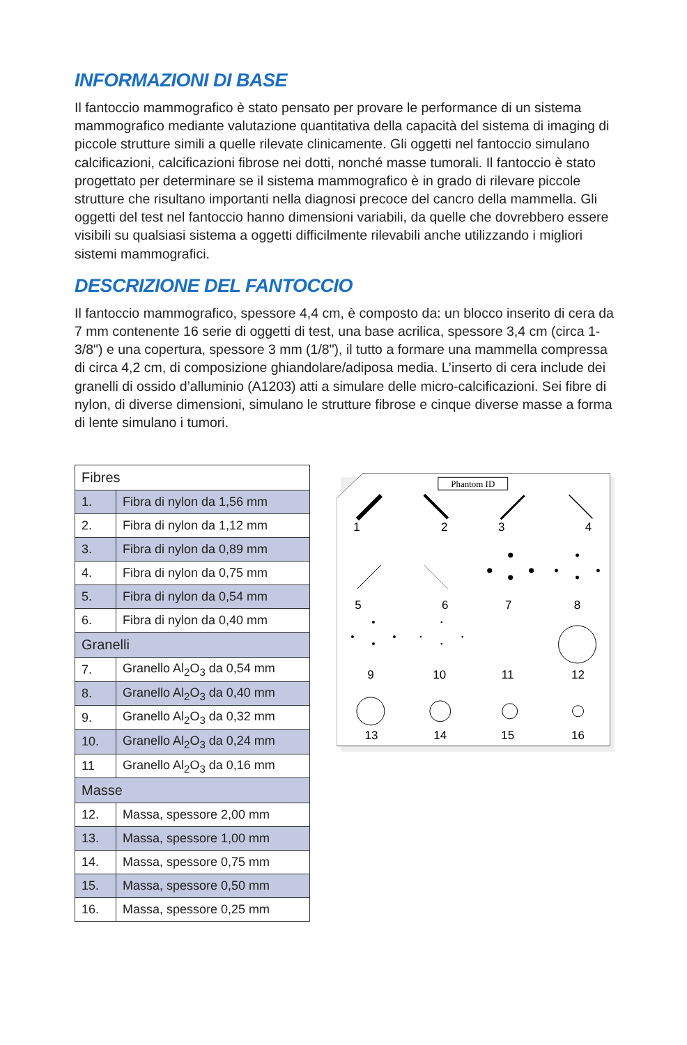INFORMAZIONI DI BASE
Il fantoccio mammografico è stato pensato per provare le performance di un sistema mammografico mediante valutazione quantitativa della capacità del sistema di imaging di piccole strutture simili a quelle rilevate clinicamente. Gli oggetti nel fantoccio simulano calcificazioni, calcificazioni fibrose nei dotti, nonché masse tumorali. Il fantoccio è stato progettato per determinare se il sistema mammografico è in grado di rilevare piccole strutture che risultano importanti nella diagnosi precoce del cancro della mammella. Gli oggetti del test nel fantoccio hanno dimensioni variabili, da quelle che dovrebbero essere visibili su qualsiasi sistema a oggetti difficilmente rilevabili anche utilizzando i migliori sistemi mammografici.
DESCRIZIONE DEL FANTOCCIO
Il fantoccio mammografico, spessore 4,4 cm, è composto da: un blocco inserito di cera da 7 mm contenente 16 serie di oggetti di test, una base acrilica, spessore 3,4 cm (circa 1-3/8") e una copertura, spessore 3 mm (1/8"), il tutto a formare una mammella compressa di circa 4,2 cm, di composizione ghiandolare/adiposa media. L’inserto di cera include dei granelli di ossido d’alluminio (A1203) atti a simulare delle micro-calcificazioni. Sei fibre di nylon, di diverse dimensioni, simulano le strutture fibrose e cinque diverse masse a forma di lente simulano i tumori.
| Fibres | |
| 1. | Fibra di nylon da 1,56 mm |
| 2. | Fibra di nylon da 1,12 mm |
| 3. | Fibra di nylon da 0,89 mm |
| 4. | Fibra di nylon da 0,75 mm |
| 5. | Fibra di nylon da 0,54 mm |
| 6. | Fibra di nylon da 0,40 mm |
| Granelli | |
| 7. | Granello Al<sub>2</sub>O<sub>3</sub> da 0,54 mm |
| 8. | Granello Al<sub>2</sub>O<sub>3</sub> da 0,40 mm |
| 9. | Granello Al<sub>2</sub>O<sub>3</sub> da 0,32 mm |
| 10. | Granello Al<sub>2</sub>O<sub>3</sub> da 0,24 mm |
| 11 | Granello Al<sub>2</sub>O<sub>3</sub> da 0,16 mm |
| Masse | |
| 12. | Massa, spessore 2,00 mm |
| 13. | Massa, spessore 1,00 mm |
| 14. | Massa, spessore 0,75 mm |
| 15. | Massa, spessore 0,50 mm |
| 16. | Massa, spessore 0,25 mm |
Phantom ID
1
2
3
4
5
6
7
8
9
10
11
12
13
14
15
16